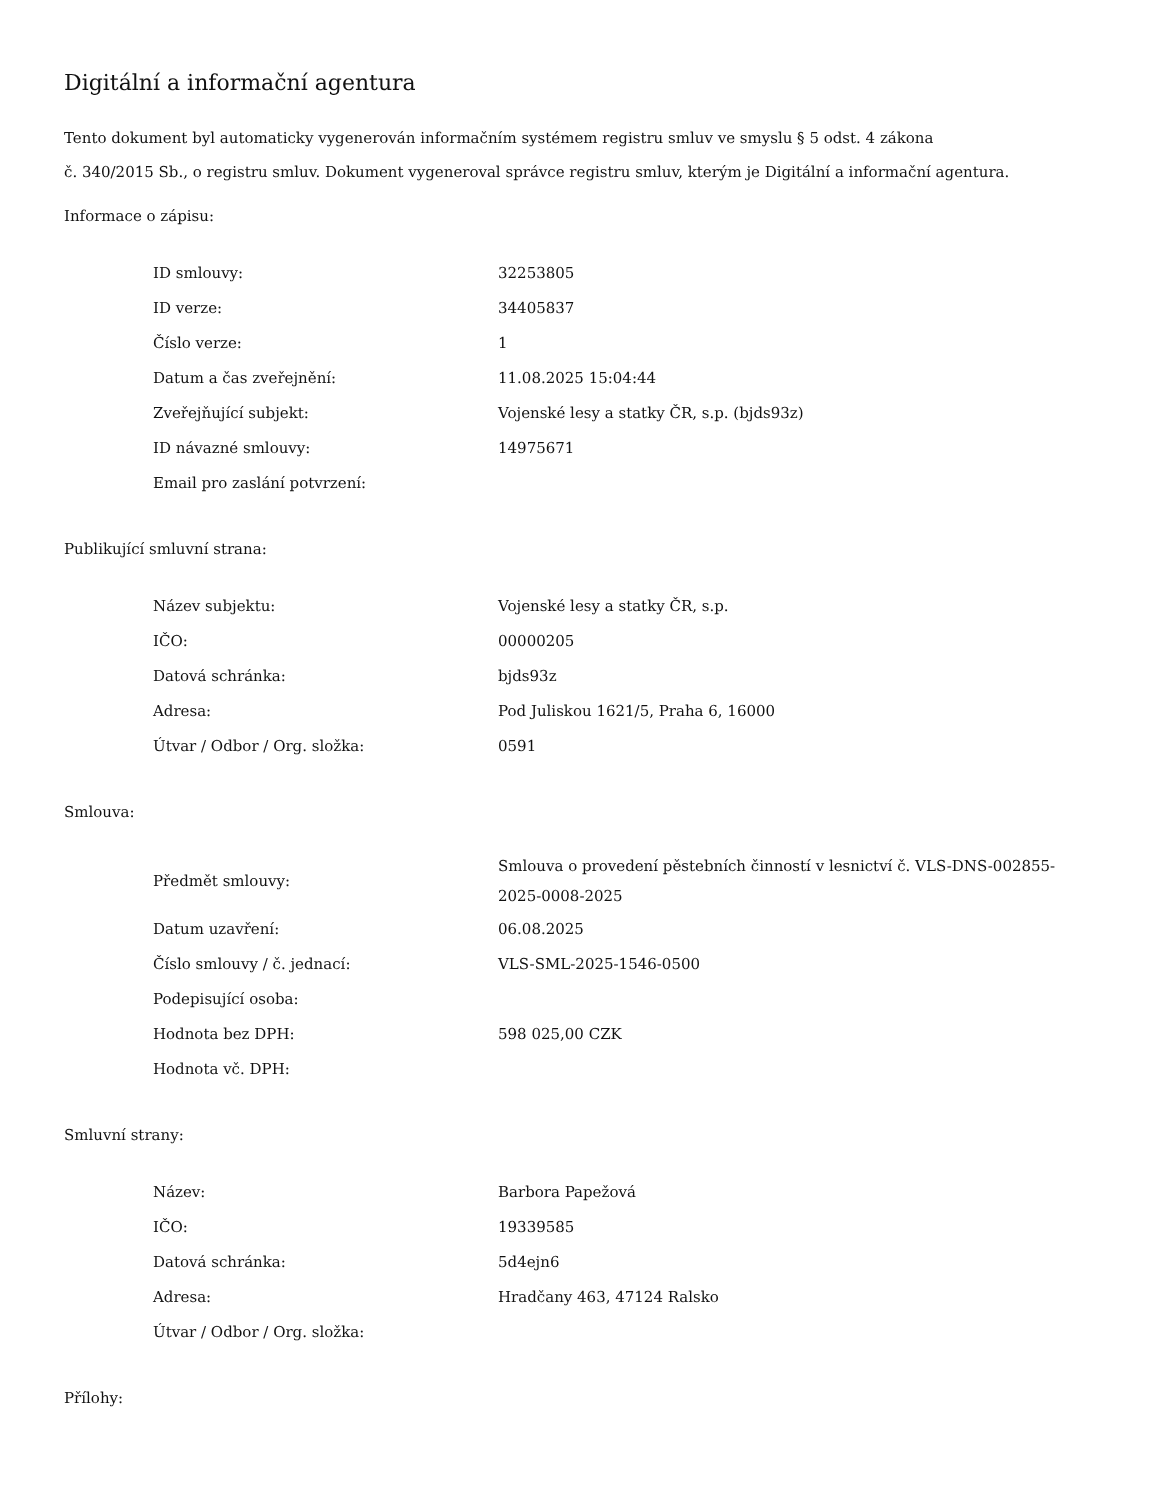Digitální a informační agentura
Tento dokument byl automaticky vygenerován informačním systémem registru smluv ve smyslu § 5 odst. 4 zákona
č. 340/2015 Sb., o registru smluv. Dokument vygeneroval správce registru smluv, kterým je Digitální a informační agentura.
Informace o zápisu:
| ID smlouvy: | 32253805 |
| ID verze: | 34405837 |
| Číslo verze: | 1 |
| Datum a čas zveřejnění: | 11.08.2025 15:04:44 |
| Zveřejňující subjekt: | Vojenské lesy a statky ČR, s.p. (bjds93z) |
| ID návazné smlouvy: | 14975671 |
| Email pro zaslání potvrzení: | |
Publikující smluvní strana:
| Název subjektu: | Vojenské lesy a statky ČR, s.p. |
| IČO: | 00000205 |
| Datová schránka: | bjds93z |
| Adresa: | Pod Juliskou 1621/5, Praha 6, 16000 |
| Útvar / Odbor / Org. složka: | 0591 |
Smlouva:
| Předmět smlouvy: | Smlouva o provedení pěstebních činností v lesnictví č. VLS-DNS-002855-2025-0008-2025 |
| Datum uzavření: | 06.08.2025 |
| Číslo smlouvy / č. jednací: | VLS-SML-2025-1546-0500 |
| Podepisující osoba: | |
| Hodnota bez DPH: | 598 025,00 CZK |
| Hodnota vč. DPH: | |
Smluvní strany:
| Název: | Barbora Papežová |
| IČO: | 19339585 |
| Datová schránka: | 5d4ejn6 |
| Adresa: | Hradčany 463, 47124 Ralsko |
| Útvar / Odbor / Org. složka: | |
Přílohy: